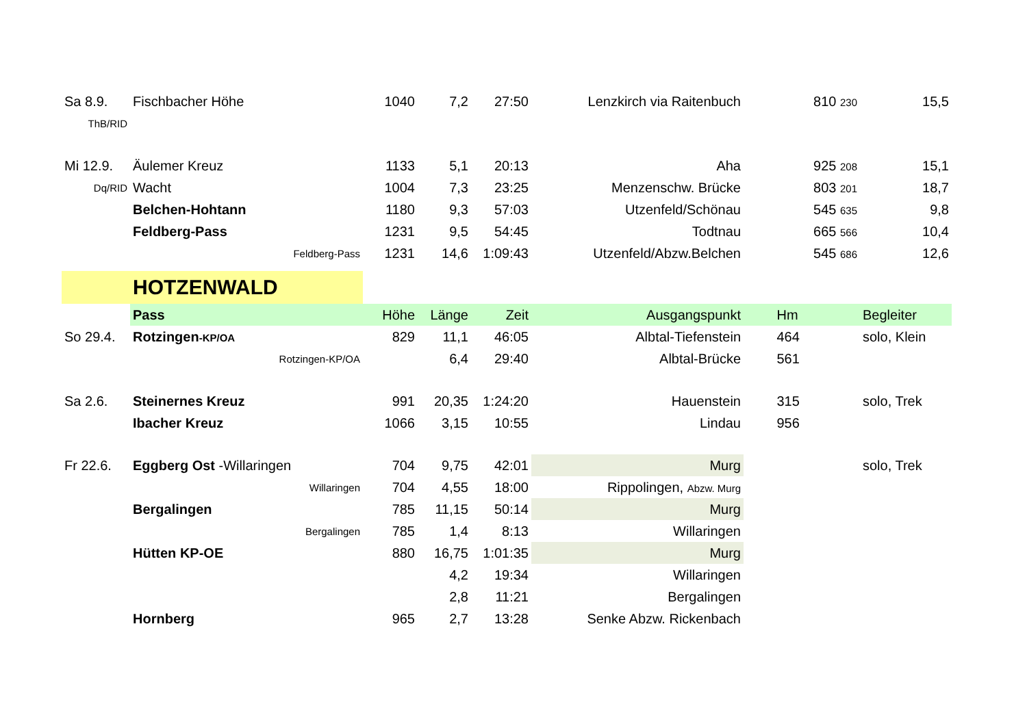| Sa 8.9. | Fischbacher Höhe | 1040 | 7,2 | 27:50 | Lenzkirch via Raitenbuch | 810 230 | 15,5 |
| ThB/RID | | | | | | | |
| Mi 12.9. | Äulemer Kreuz | 1133 | 5,1 | 20:13 | Aha | 925 208 | 15,1 |
| Dq/RID | Wacht | 1004 | 7,3 | 23:25 | Menzenschw. Brücke | 803 201 | 18,7 |
| | Belchen-Hohtann | 1180 | 9,3 | 57:03 | Utzenfeld/Schönau | 545 635 | 9,8 |
| | Feldberg-Pass | 1231 | 9,5 | 54:45 | Todtnau | 665 566 | 10,4 |
| | Feldberg-Pass | 1231 | 14,6 | 1:09:43 | Utzenfeld/Abzw.Belchen | 545 686 | 12,6 |
| | HOTZENWALD | | | | | | |
| | Pass | Höhe | Länge | Zeit | Ausgangspunkt | Hm | Begleiter |
| So 29.4. | Rotzingen -KP/OA | 829 | 11,1 | 46:05 | Albtal-Tiefenstein | 464 | solo, Klein |
| | Rotzingen-KP/OA | | 6,4 | 29:40 | Albtal-Brücke | 561 | |
| Sa 2.6. | Steinernes Kreuz | 991 | 20,35 | 1:24:20 | Hauenstein | 315 | solo, Trek |
| | Ibacher Kreuz | 1066 | 3,15 | 10:55 | Lindau | 956 | |
| Fr 22.6. | Eggberg Ost -Willaringen | 704 | 9,75 | 42:01 | Murg | | solo, Trek |
| | Willaringen | 704 | 4,55 | 18:00 | Rippolingen, Abzw. Murg | | |
| | Bergalingen | 785 | 11,15 | 50:14 | Murg | | |
| | Bergalingen | 785 | 1,4 | 8:13 | Willaringen | | |
| | Hütten KP-OE | 880 | 16,75 | 1:01:35 | Murg | | |
| | | | 4,2 | 19:34 | Willaringen | | |
| | | | 2,8 | 11:21 | Bergalingen | | |
| | Hornberg | 965 | 2,7 | 13:28 | Senke Abzw. Rickenbach | | |